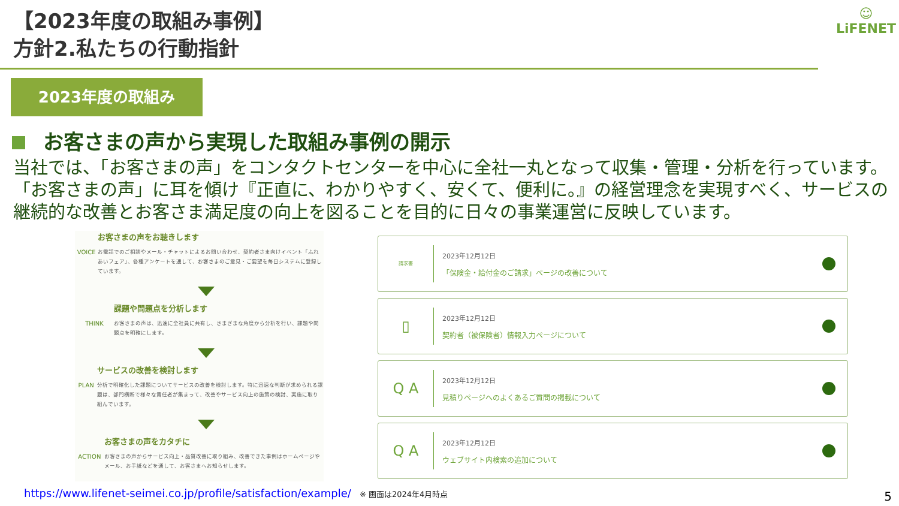【2023年度の取組み事例】
方針2.私たちの行動指針
☺
LiFENET
2023年度の取組み
お客さまの声から実現した取組み事例の開示
当社では、「お客さまの声」をコンタクトセンターを中心に全社一丸となって収集・管理・分析を行っています。「お客さまの声」に耳を傾け『正直に、わかりやすく、安くて、便利に。』の経営理念を実現すべく、サービスの継続的な改善とお客さま満足度の向上を図ることを目的に日々の事業運営に反映しています。
VOICE
お客さまの声をお聴きします
お電話でのご相談やメール・チャットによるお問い合わせ、契約者さま向けイベント「ふれあいフェア」、各種アンケートを通して、お客さまのご意見・ご要望を毎日システムに登録しています。
THINK
課題や問題点を分析します
お客さまの声は、迅速に全社員に共有し、さまざまな角度から分析を行い、課題や問題点を明確にします。
PLAN
サービスの改善を検討します
分析で明確化した課題についてサービスの改善を検討します。特に迅速な判断が求められる課題は、部門横断で様々な責任者が集まって、改善やサービス向上の施策の検討、実施に取り組んでいます。
ACTION
お客さまの声をカタチに
お客さまの声からサービス向上・品質改善に取り組み、改善できた事例はホームページやメール、お手紙などを通して、お客さまへお知らせします。
請求書
2023年12月12日
「保険金・給付金のご請求」ページの改善について
▯
2023年12月12日
契約者（被保険者）情報入力ページについて
Q A
2023年12月12日
見積りページへのよくあるご質問の掲載について
Q A
2023年12月12日
ウェブサイト内検索の追加について
https://www.lifenet-seimei.co.jp/profile/satisfaction/example/ ※ 画面は2024年4月時点
5